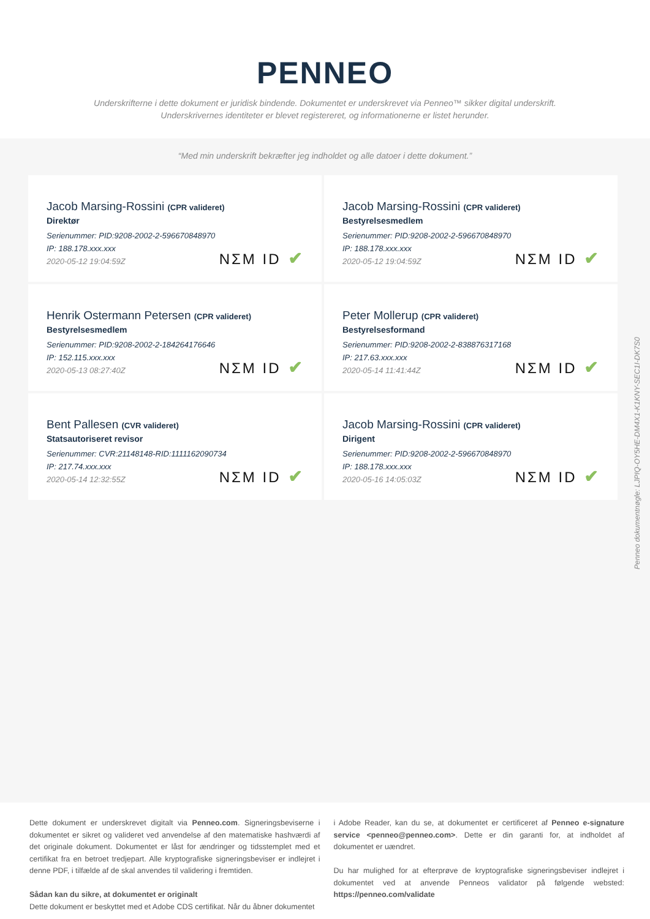PENNEO
Underskrifterne i dette dokument er juridisk bindende. Dokumentet er underskrevet via Penneo™ sikker digital underskrift.
Underskrivernes identiteter er blevet registereret, og informationerne er listet herunder.
“Med min underskrift bekræfter jeg indholdet og alle datoer i dette dokument.”
Jacob Marsing-Rossini (CPR valideret)
Direktør
Serienummer: PID:9208-2002-2-596670848970
IP: 188.178.xxx.xxx
2020-05-12 19:04:59Z
NΣM ID ✔
Jacob Marsing-Rossini (CPR valideret)
Bestyrelsesmedlem
Serienummer: PID:9208-2002-2-596670848970
IP: 188.178.xxx.xxx
2020-05-12 19:04:59Z
NΣM ID ✔
Henrik Ostermann Petersen (CPR valideret)
Bestyrelsesmedlem
Serienummer: PID:9208-2002-2-184264176646
IP: 152.115.xxx.xxx
2020-05-13 08:27:40Z
NΣM ID ✔
Peter Mollerup (CPR valideret)
Bestyrelsesformand
Serienummer: PID:9208-2002-2-838876317168
IP: 217.63.xxx.xxx
2020-05-14 11:41:44Z
NΣM ID ✔
Bent Pallesen (CVR valideret)
Statsautoriseret revisor
Serienummer: CVR:21148148-RID:1111162090734
IP: 217.74.xxx.xxx
2020-05-14 12:32:55Z
NΣM ID ✔
Jacob Marsing-Rossini (CPR valideret)
Dirigent
Serienummer: PID:9208-2002-2-596670848970
IP: 188.178.xxx.xxx
2020-05-16 14:05:03Z
NΣM ID ✔
Penneo dokumentnøgle: LJPIQ-OY5HE-DM4X1-K1KNY-SEC1I-DK7S0
Dette dokument er underskrevet digitalt via Penneo.com. Signeringsbeviserne i dokumentet er sikret og valideret ved anvendelse af den matematiske hashværdi af det originale dokument. Dokumentet er låst for ændringer og tidsstemplet med et certifikat fra en betroet tredjepart. Alle kryptografiske signeringsbeviser er indlejret i denne PDF, i tilfælde af de skal anvendes til validering i fremtiden.
Sådan kan du sikre, at dokumentet er originalt
Dette dokument er beskyttet med et Adobe CDS certifikat. Når du åbner dokumentet
i Adobe Reader, kan du se, at dokumentet er certificeret af Penneo e-signature service <penneo@penneo.com>. Dette er din garanti for, at indholdet af dokumentet er uændret.
Du har mulighed for at efterprøve de kryptografiske signeringsbeviser indlejret i dokumentet ved at anvende Penneos validator på følgende websted: https://penneo.com/validate